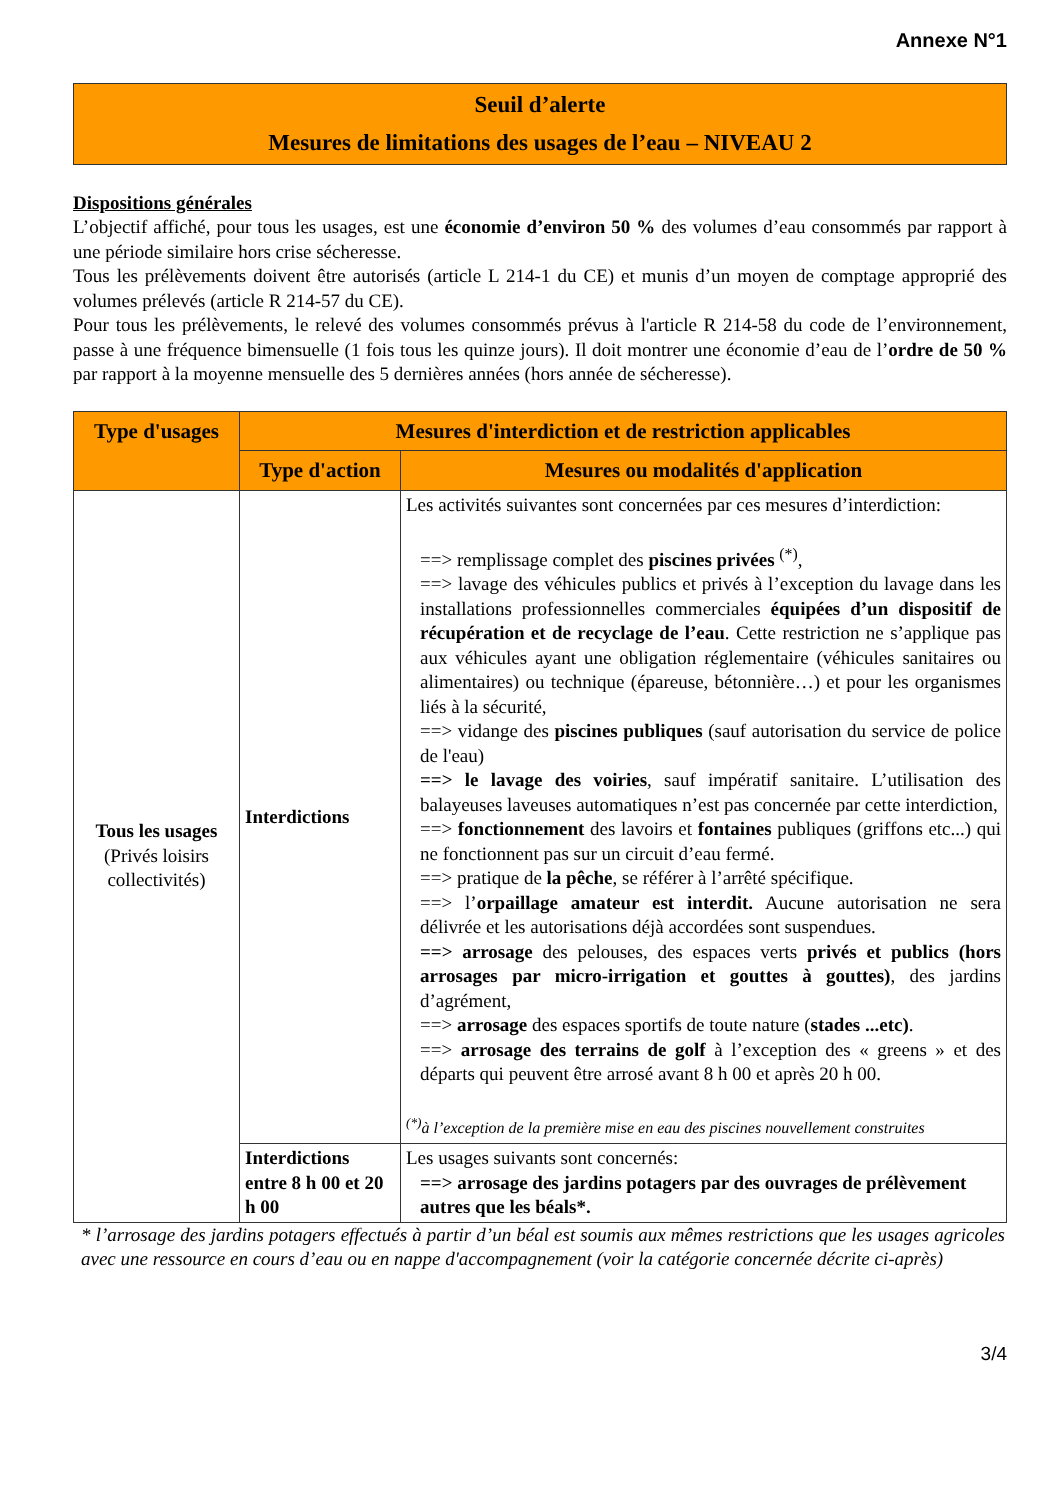Annexe N°1
Seuil d’alerte
Mesures de limitations des usages de l’eau – NIVEAU 2
Dispositions générales
L’objectif affiché, pour tous les usages, est une économie d’environ 50 % des volumes d’eau consommés par rapport à une période similaire hors crise sécheresse.
Tous les prélèvements doivent être autorisés (article L 214-1 du CE) et munis d’un moyen de comptage approprié des volumes prélevés (article R 214-57 du CE).
Pour tous les prélèvements, le relevé des volumes consommés prévus à l'article R 214-58 du code de l’environnement, passe à une fréquence bimensuelle (1 fois tous les quinze jours). Il doit montrer une économie d’eau de l’ordre de 50 % par rapport à la moyenne mensuelle des 5 dernières années (hors année de sécheresse).
| Type d'usages | Mesures d'interdiction et de restriction applicables | |
| --- | --- | --- |
| | Type d'action | Mesures ou modalités d'application |
| Tous les usages (Privés loisirs collectivités) | Interdictions | Les activités suivantes sont concernées par ces mesures d’interdiction: ==> remplissage complet des piscines privées <sup>(*)</sup>, ==> lavage des véhicules publics et privés à l’exception du lavage dans les installations professionnelles commerciales équipées d’un dispositif de récupération et de recyclage de l’eau . Cette restriction ne s’applique pas aux véhicules ayant une obligation réglementaire (véhicules sanitaires ou alimentaires) ou technique (épareuse, bétonnière…) et pour les organismes liés à la sécurité, ==> vidange des piscines publiques (sauf autorisation du service de police de l'eau) ==> le lavage des voiries , sauf impératif sanitaire. L’utilisation des balayeuses laveuses automatiques n’est pas concernée par cette interdiction, ==> fonctionnement des lavoirs et fontaines publiques (griffons etc...) qui ne fonctionnent pas sur un circuit d’eau fermé. ==> pratique de la pêche , se référer à l’arrêté spécifique. ==> l’ orpaillage amateur est interdit. Aucune autorisation ne sera délivrée et les autorisations déjà accordées sont suspendues. ==> arrosage des pelouses, des espaces verts privés et publics (hors arrosages par micro-irrigation et gouttes à gouttes) , des jardins d’agrément, ==> arrosage des espaces sportifs de toute nature ( stades ...etc) . ==> arrosage des terrains de golf à l’exception des « greens » et des départs qui peuvent être arrosé avant 8 h 00 et après 20 h 00. <sup>(*)</sup> à l’exception de la première mise en eau des piscines nouvellement construites |
| | Interdictions entre 8 h 00 et 20 h 00 | Les usages suivants sont concernés: ==> arrosage des jardins potagers par des ouvrages de prélèvement autres que les béals*. |
* l’arrosage des jardins potagers effectués à partir d’un béal est soumis aux mêmes restrictions que les usages agricoles avec une ressource en cours d’eau ou en nappe d'accompagnement (voir la catégorie concernée décrite ci-après)
3/4